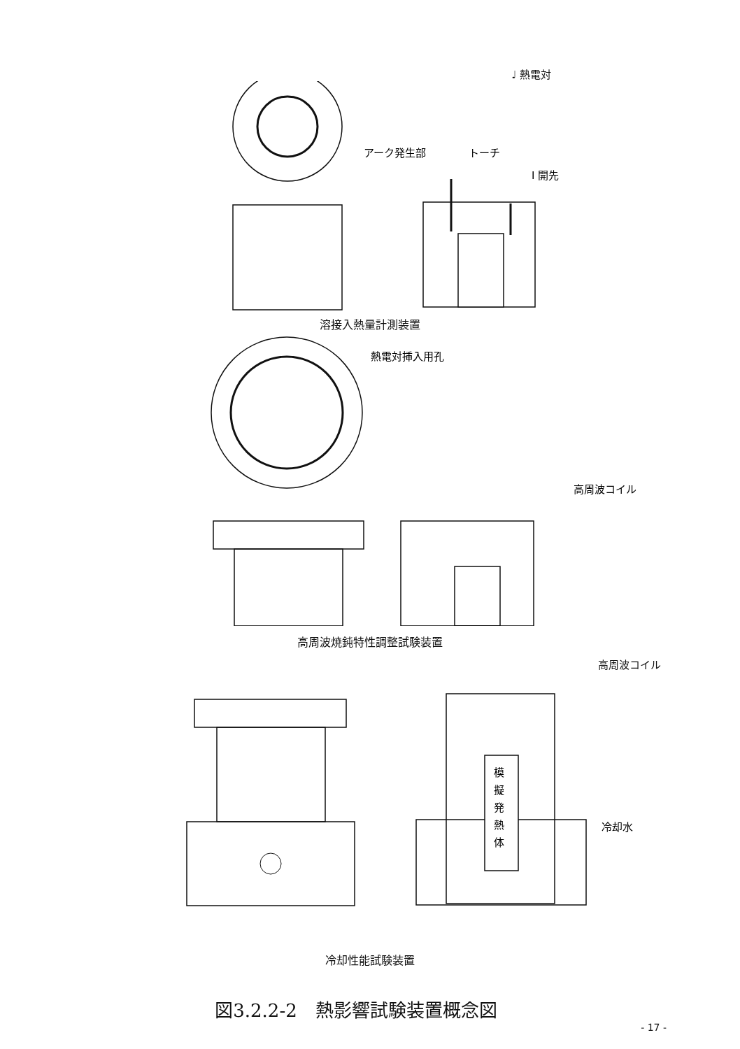♩ 熱電対
アーク発生部
トーチ
I 開先
溶接入熱量計測装置
熱電対挿入用孔
高周波コイル
高周波焼鈍特性調整試験装置
高周波コイル
模 擬 発 熱 体
冷却水
冷却性能試験装置
図3.2.2-2　熱影響試験装置概念図
- 17 -